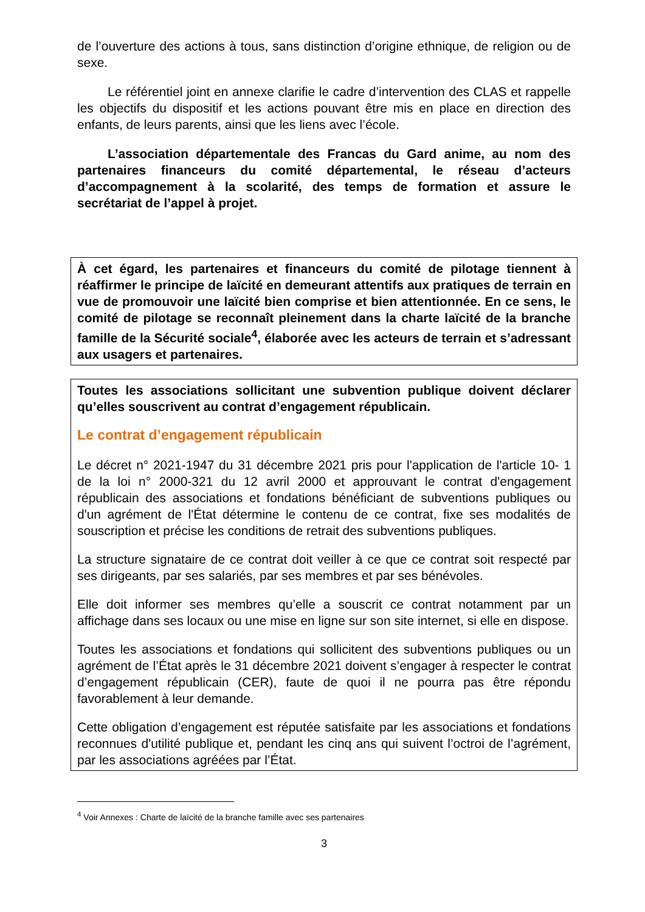de l’ouverture des actions à tous, sans distinction d’origine ethnique, de religion ou de sexe.
Le référentiel joint en annexe clarifie le cadre d’intervention des CLAS et rappelle les objectifs du dispositif et les actions pouvant être mis en place en direction des enfants, de leurs parents, ainsi que les liens avec l’école.
L’association départementale des Francas du Gard anime, au nom des partenaires financeurs du comité départemental, le réseau d’acteurs d’accompagnement à la scolarité, des temps de formation et assure le secrétariat de l’appel à projet.
À cet égard, les partenaires et financeurs du comité de pilotage tiennent à réaffirmer le principe de laïcité en demeurant attentifs aux pratiques de terrain en vue de promouvoir une laïcité bien comprise et bien attentionnée. En ce sens, le comité de pilotage se reconnaît pleinement dans la charte laïcité de la branche famille de la Sécurité sociale<sup>4</sup>, élaborée avec les acteurs de terrain et s’adressant aux usagers et partenaires.
Toutes les associations sollicitant une subvention publique doivent déclarer qu’elles souscrivent au contrat d’engagement républicain.
Le contrat d’engagement républicain
Le décret n° 2021-1947 du 31 décembre 2021 pris pour l'application de l'article 10- 1 de la loi n° 2000-321 du 12 avril 2000 et approuvant le contrat d'engagement républicain des associations et fondations bénéficiant de subventions publiques ou d'un agrément de l'État détermine le contenu de ce contrat, fixe ses modalités de souscription et précise les conditions de retrait des subventions publiques.
La structure signataire de ce contrat doit veiller à ce que ce contrat soit respecté par ses dirigeants, par ses salariés, par ses membres et par ses bénévoles.
Elle doit informer ses membres qu’elle a souscrit ce contrat notamment par un affichage dans ses locaux ou une mise en ligne sur son site internet, si elle en dispose.
Toutes les associations et fondations qui sollicitent des subventions publiques ou un agrément de l’État après le 31 décembre 2021 doivent s’engager à respecter le contrat d’engagement républicain (CER), faute de quoi il ne pourra pas être répondu favorablement à leur demande.
Cette obligation d’engagement est réputée satisfaite par les associations et fondations reconnues d'utilité publique et, pendant les cinq ans qui suivent l’octroi de l’agrément, par les associations agréées par l’État.
<sup>4</sup> Voir Annexes : Charte de laïcité de la branche famille avec ses partenaires
3